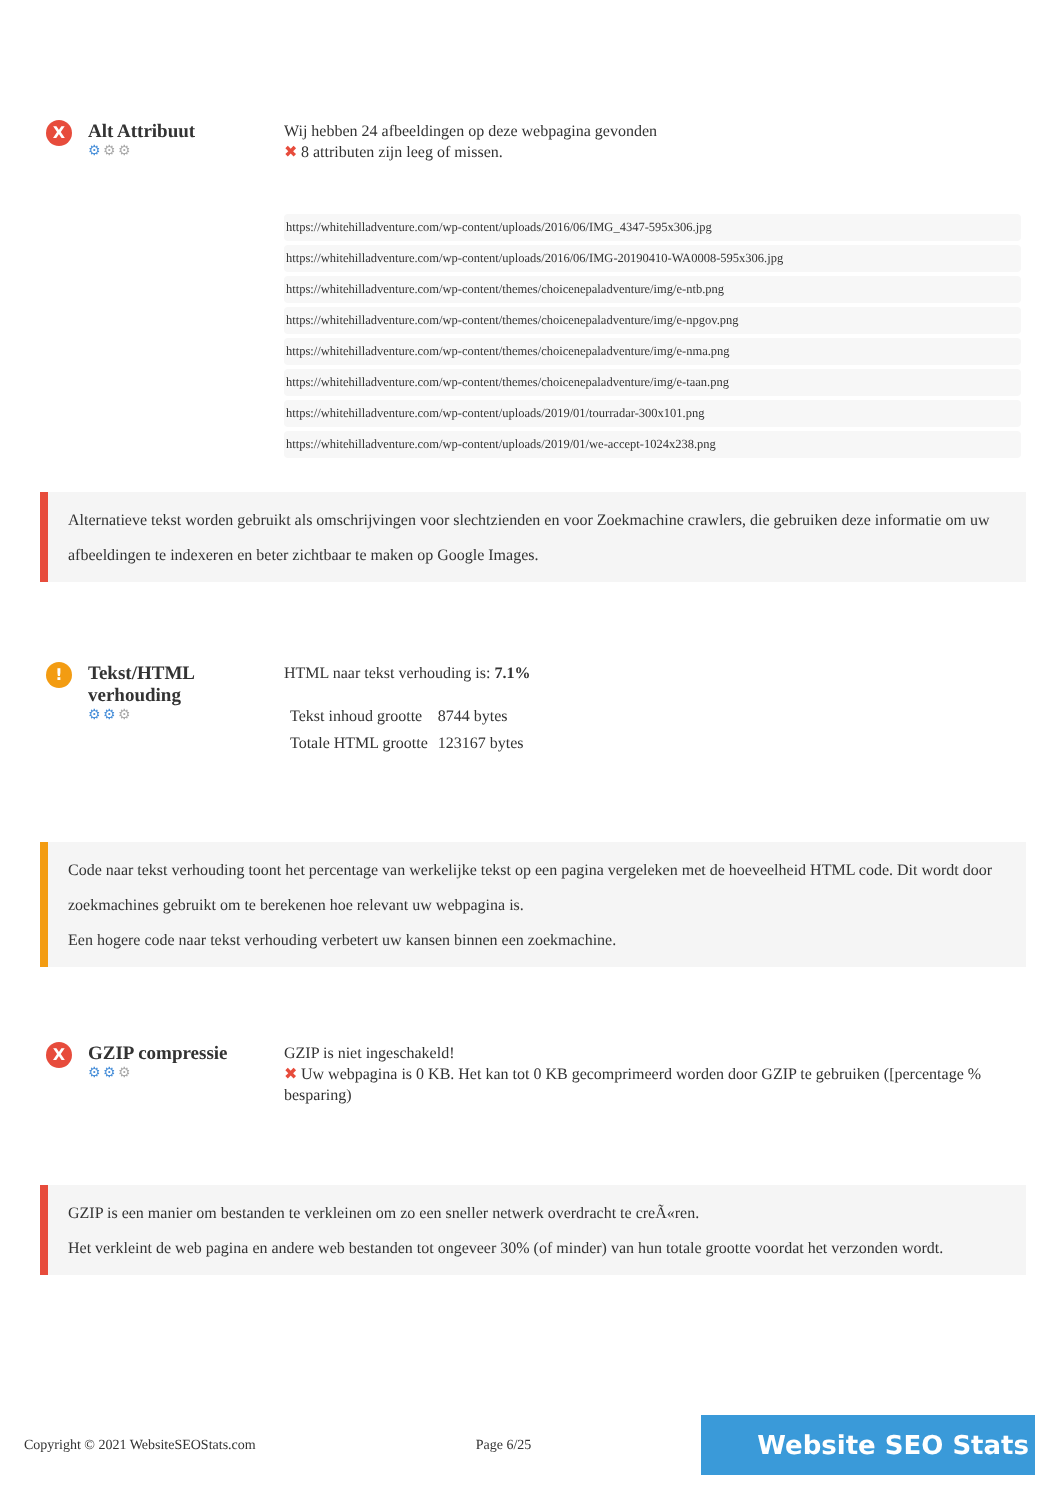X
Alt Attribuut
⚙⚙⚙
Wij hebben 24 afbeeldingen op deze webpagina gevonden
✖ 8 attributen zijn leeg of missen.
https://whitehilladventure.com/wp-content/uploads/2016/06/IMG_4347-595x306.jpg
https://whitehilladventure.com/wp-content/uploads/2016/06/IMG-20190410-WA0008-595x306.jpg
https://whitehilladventure.com/wp-content/themes/choicenepaladventure/img/e-ntb.png
https://whitehilladventure.com/wp-content/themes/choicenepaladventure/img/e-npgov.png
https://whitehilladventure.com/wp-content/themes/choicenepaladventure/img/e-nma.png
https://whitehilladventure.com/wp-content/themes/choicenepaladventure/img/e-taan.png
https://whitehilladventure.com/wp-content/uploads/2019/01/tourradar-300x101.png
https://whitehilladventure.com/wp-content/uploads/2019/01/we-accept-1024x238.png
Alternatieve tekst worden gebruikt als omschrijvingen voor slechtzienden en voor Zoekmachine crawlers, die gebruiken deze informatie om uw afbeeldingen te indexeren en beter zichtbaar te maken op Google Images.
!
Tekst/HTML verhouding
⚙⚙⚙
HTML naar tekst verhouding is: 7.1%
| Tekst inhoud grootte | 8744 bytes |
| Totale HTML grootte | 123167 bytes |
Code naar tekst verhouding toont het percentage van werkelijke tekst op een pagina vergeleken met de hoeveelheid HTML code. Dit wordt door zoekmachines gebruikt om te berekenen hoe relevant uw webpagina is.
Een hogere code naar tekst verhouding verbetert uw kansen binnen een zoekmachine.
X
GZIP compressie
⚙⚙⚙
GZIP is niet ingeschakeld!
✖ Uw webpagina is 0 KB. Het kan tot 0 KB gecomprimeerd worden door GZIP te gebruiken ([percentage % besparing)
GZIP is een manier om bestanden te verkleinen om zo een sneller netwerk overdracht te creÃ«ren.
Het verkleint de web pagina en andere web bestanden tot ongeveer 30% (of minder) van hun totale grootte voordat het verzonden wordt.
Copyright © 2021 WebsiteSEOStats.com Page 6/25 Website SEO Stats